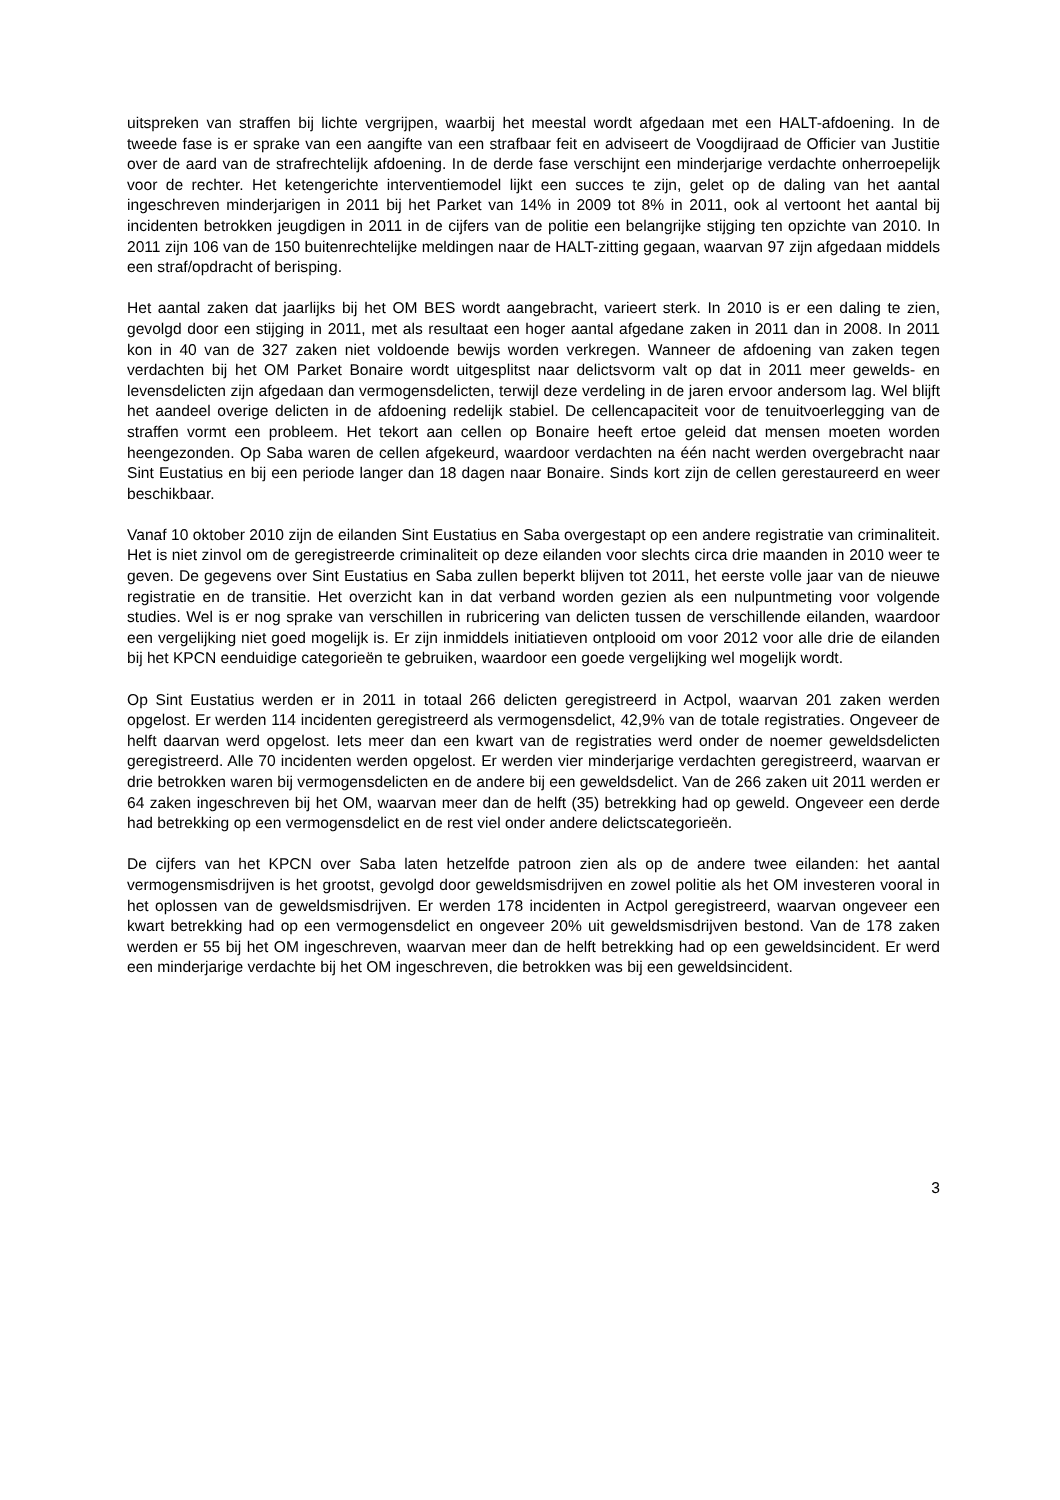uitspreken van straffen bij lichte vergrijpen, waarbij het meestal wordt afgedaan met een HALT-afdoening. In de tweede fase is er sprake van een aangifte van een strafbaar feit en adviseert de Voogdijraad de Officier van Justitie over de aard van de strafrechtelijk afdoening. In de derde fase verschijnt een minderjarige verdachte onherroepelijk voor de rechter. Het ketengerichte interventiemodel lijkt een succes te zijn, gelet op de daling van het aantal ingeschreven minderjarigen in 2011 bij het Parket van 14% in 2009 tot 8% in 2011, ook al vertoont het aantal bij incidenten betrokken jeugdigen in 2011 in de cijfers van de politie een belangrijke stijging ten opzichte van 2010. In 2011 zijn 106 van de 150 buitenrechtelijke meldingen naar de HALT-zitting gegaan, waarvan 97 zijn afgedaan middels een straf/opdracht of berisping.
Het aantal zaken dat jaarlijks bij het OM BES wordt aangebracht, varieert sterk. In 2010 is er een daling te zien, gevolgd door een stijging in 2011, met als resultaat een hoger aantal afgedane zaken in 2011 dan in 2008. In 2011 kon in 40 van de 327 zaken niet voldoende bewijs worden verkregen. Wanneer de afdoening van zaken tegen verdachten bij het OM Parket Bonaire wordt uitgesplitst naar delictsvorm valt op dat in 2011 meer gewelds- en levensdelicten zijn afgedaan dan vermogensdelicten, terwijl deze verdeling in de jaren ervoor andersom lag. Wel blijft het aandeel overige delicten in de afdoening redelijk stabiel. De cellencapaciteit voor de tenuitvoerlegging van de straffen vormt een probleem. Het tekort aan cellen op Bonaire heeft ertoe geleid dat mensen moeten worden heengezonden. Op Saba waren de cellen afgekeurd, waardoor verdachten na één nacht werden overgebracht naar Sint Eustatius en bij een periode langer dan 18 dagen naar Bonaire. Sinds kort zijn de cellen gerestaureerd en weer beschikbaar.
Vanaf 10 oktober 2010 zijn de eilanden Sint Eustatius en Saba overgestapt op een andere registratie van criminaliteit. Het is niet zinvol om de geregistreerde criminaliteit op deze eilanden voor slechts circa drie maanden in 2010 weer te geven. De gegevens over Sint Eustatius en Saba zullen beperkt blijven tot 2011, het eerste volle jaar van de nieuwe registratie en de transitie. Het overzicht kan in dat verband worden gezien als een nulpuntmeting voor volgende studies. Wel is er nog sprake van verschillen in rubricering van delicten tussen de verschillende eilanden, waardoor een vergelijking niet goed mogelijk is. Er zijn inmiddels initiatieven ontplooid om voor 2012 voor alle drie de eilanden bij het KPCN eenduidige categorieën te gebruiken, waardoor een goede vergelijking wel mogelijk wordt.
Op Sint Eustatius werden er in 2011 in totaal 266 delicten geregistreerd in Actpol, waarvan 201 zaken werden opgelost. Er werden 114 incidenten geregistreerd als vermogensdelict, 42,9% van de totale registraties. Ongeveer de helft daarvan werd opgelost. Iets meer dan een kwart van de registraties werd onder de noemer geweldsdelicten geregistreerd. Alle 70 incidenten werden opgelost. Er werden vier minderjarige verdachten geregistreerd, waarvan er drie betrokken waren bij vermogensdelicten en de andere bij een geweldsdelict. Van de 266 zaken uit 2011 werden er 64 zaken ingeschreven bij het OM, waarvan meer dan de helft (35) betrekking had op geweld. Ongeveer een derde had betrekking op een vermogensdelict en de rest viel onder andere delictscategorieën.
De cijfers van het KPCN over Saba laten hetzelfde patroon zien als op de andere twee eilanden: het aantal vermogensmisdrijven is het grootst, gevolgd door geweldsmisdrijven en zowel politie als het OM investeren vooral in het oplossen van de geweldsmisdrijven. Er werden 178 incidenten in Actpol geregistreerd, waarvan ongeveer een kwart betrekking had op een vermogensdelict en ongeveer 20% uit geweldsmisdrijven bestond. Van de 178 zaken werden er 55 bij het OM ingeschreven, waarvan meer dan de helft betrekking had op een geweldsincident. Er werd een minderjarige verdachte bij het OM ingeschreven, die betrokken was bij een geweldsincident.
3